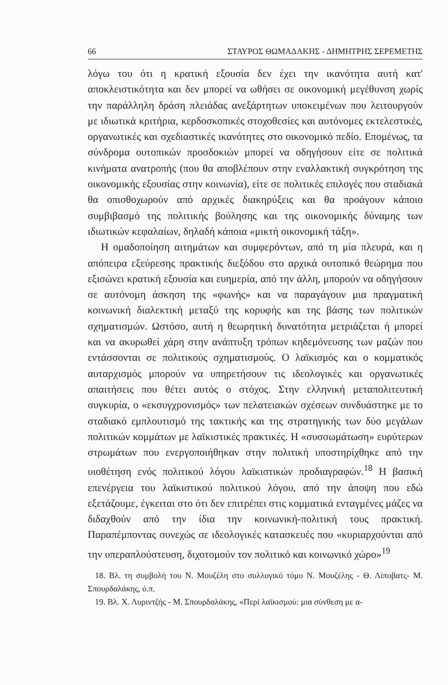66 ΣΤΑΥΡΟΣ ΘΩΜΑΔΑΚΗΣ - ΔΗΜΗΤΡΗΣ ΣΕΡΕΜΕΤΗΣ
λόγω του ότι η κρατική εξουσία δεν έχει την ικανότητα αυτή κατ' αποκλειστικότητα και δεν μπορεί να ωθήσει σε οικονομική μεγέθυνση χωρίς την παράλληλη δράση πλειάδας ανεξάρτητων υποκειμένων που λειτουργούν με ιδιωτικά κριτήρια, κερδοσκοπικές στοχοθεσίες και αυτόνομες εκτελεστικές, οργανωτικές και σχεδιαστικές ικανότητες στο οικονομικό πεδίο. Επομένως, τα σύνδρομα ουτοπικών προσδοκιών μπορεί να οδηγήσουν είτε σε πολιτικά κινήματα ανατροπής (που θα αποβλέπουν στην εναλλακτική συγκρότηση της οικονομικής εξουσίας στην κοινωνία), είτε σε πολιτικές επιλογές που σταδιακά θα οπισθοχωρούν από αρχικές διακηρύξεις και θα προάγουν κάποιο συμβιβασμό της πολιτικής βούλησης και της οικονομικής δύναμης των ιδιωτικών κεφαλαίων, δηλαδή κάποια «μικτή οικονομική τάξη».
Η ομαδοποίηση αιτημάτων και συμφερόντων, από τη μία πλευρά, και η απόπειρα εξεύρεσης πρακτικής διεξόδου στο αρχικά ουτοπικό θεώρημα που εξισώνει κρατική εξουσία και ευημερία, από την άλλη, μπορούν να οδηγήσουν σε αυτόνομη άσκηση της «φωνής» και να παραγάγουν μια πραγματική κοινωνική διαλεκτική μεταξύ της κορυφής και της βάσης των πολιτικών σχηματισμών. Ωστόσο, αυτή η θεωρητική δυνατότητα μετριάζεται ή μπορεί και να ακυρωθεί χάρη στην ανάπτυξη τρόπων κηδεμόνευσης των μαζών που εντάσσονται σε πολιτικούς σχηματισμούς. Ο λαϊκισμός και ο κομματικός αυταρχισμός μπορούν να υπηρετήσουν τις ιδεολογικές και οργανωτικές απαιτήσεις που θέτει αυτός ο στόχος. Στην ελληνική μεταπολιτευτική συγκυρία, ο «εκσυγχρονισμός» των πελατειακών σχέσεων συνδυάστηκε με το σταδιακό εμπλουτισμό της τακτικής και της στρατηγικής των δύο μεγάλων πολιτικών κομμάτων με λαϊκιστικές πρακτικές. Η «συσσωμάτωση» ευρύτερων στρωμάτων που ενεργοποιήθηκαν στην πολιτική υποστηρίχθηκε από την υιοθέτηση ενός πολιτικού λόγου λαϊκιστικών προδιαγραφών.<sup>18</sup> Η βασική επενέργεια του λαϊκιστικού πολιτικού λόγου, από την άποψη που εδώ εξετάζουμε, έγκειται στο ότι δεν επιτρέπει στις κομματικά ενταγμένες μάζες να διδαχθούν από την ίδια την κοινωνική-πολιτική τους πρακτική. Παραπέμποντας συνεχώς σε ιδεολογικές κατασκευές που «κυριαρχούνται από την υπεραπλούστευση, διχοτομούν τον πολιτικό και κοινωνικό χώρο»<sup>19</sup>
18. Βλ. τη συμβολή του Ν. Μουζέλη στο συλλογικό τόμο Ν. Μουζέλης - Θ. Λίποβατς- Μ. Σπουρδαλάκης, ό.π.
19. Βλ. Χ. Λυριντζής - Μ. Σπουρδαλάκης, «Περί λαϊκισμού: μια σύνθεση με α-